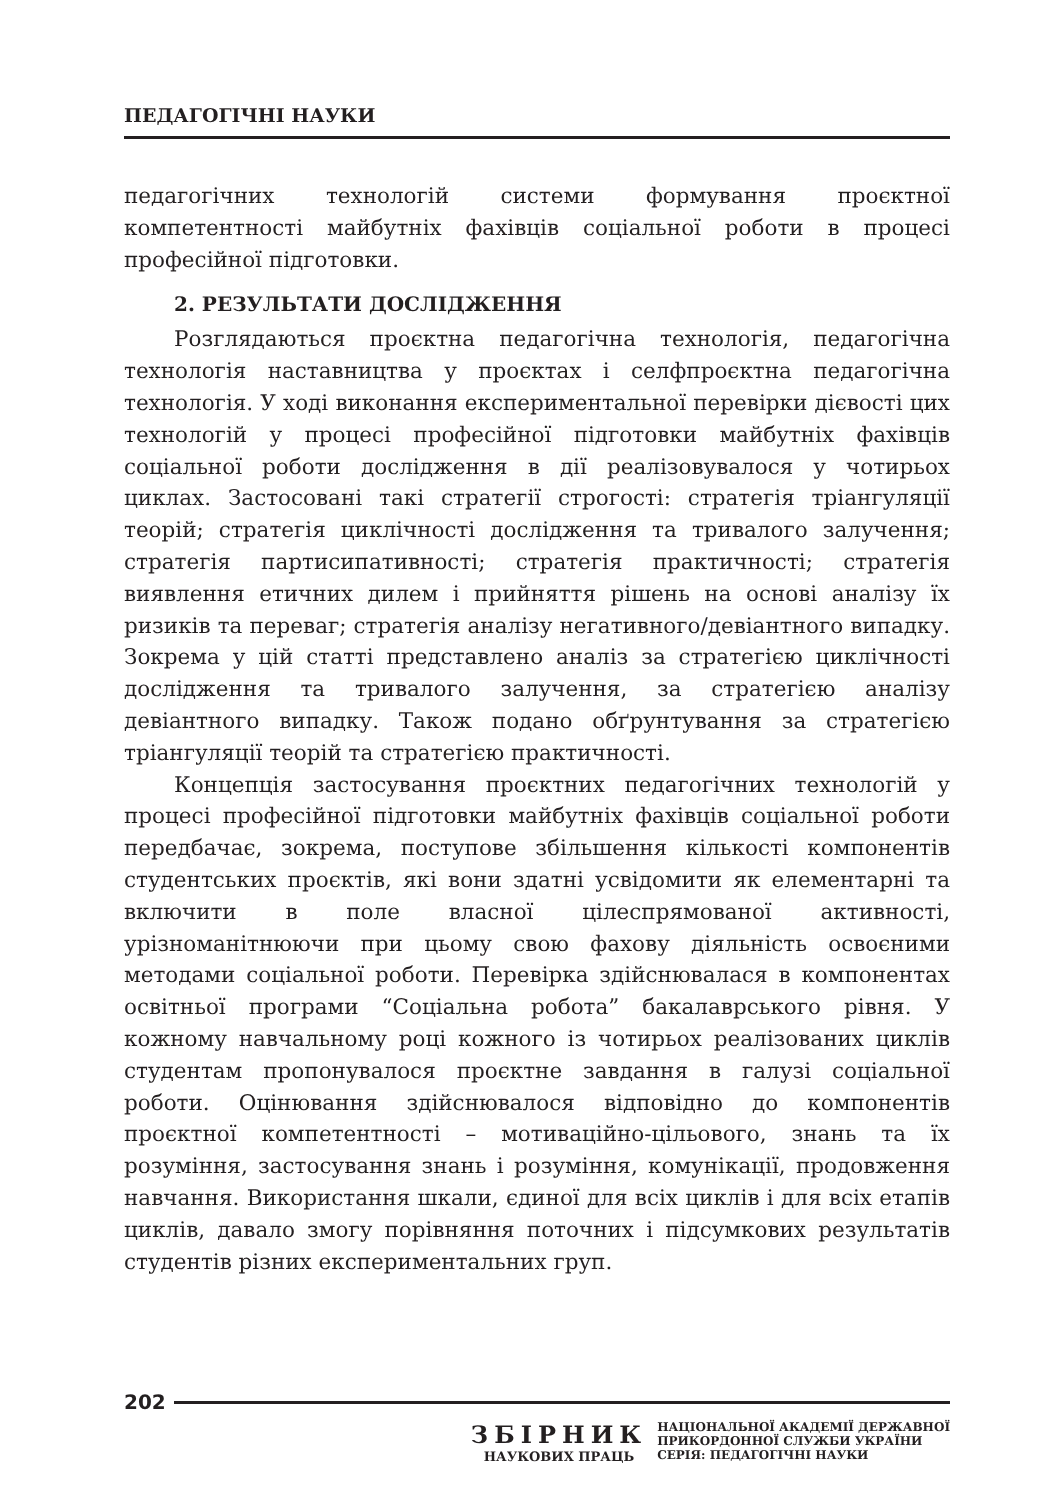ПЕДАГОГІЧНІ НАУКИ
педагогічних технологій системи формування проєктної компетентності майбутніх фахівців соціальної роботи в процесі професійної підготовки.
2. РЕЗУЛЬТАТИ ДОСЛІДЖЕННЯ
Розглядаються проєктна педагогічна технологія, педагогічна технологія наставництва у проєктах і селфпроєктна педагогічна технологія. У ході виконання експериментальної перевірки дієвості цих технологій у процесі професійної підготовки майбутніх фахівців соціальної роботи дослідження в дії реалізовувалося у чотирьох циклах. Застосовані такі стратегії строгості: стратегія тріангуляції теорій; стратегія циклічності дослідження та тривалого залучення; стратегія партисипативності; стратегія практичності; стратегія виявлення етичних дилем і прийняття рішень на основі аналізу їх ризиків та переваг; стратегія аналізу негативного/девіантного випадку. Зокрема у цій статті представлено аналіз за стратегією циклічності дослідження та тривалого залучення, за стратегією аналізу девіантного випадку. Також подано обґрунтування за стратегією тріангуляції теорій та стратегією практичності.
Концепція застосування проєктних педагогічних технологій у процесі професійної підготовки майбутніх фахівців соціальної роботи передбачає, зокрема, поступове збільшення кількості компонентів студентських проєктів, які вони здатні усвідомити як елементарні та включити в поле власної цілеспрямованої активності, урізноманітнюючи при цьому свою фахову діяльність освоєними методами соціальної роботи. Перевірка здійснювалася в компонентах освітньої програми “Соціальна робота” бакалаврського рівня. У кожному навчальному році кожного із чотирьох реалізованих циклів студентам пропонувалося проєктне завдання в галузі соціальної роботи. Оцінювання здійснювалося відповідно до компонентів проєктної компетентності – мотиваційно-цільового, знань та їх розуміння, застосування знань і розуміння, комунікації, продовження навчання. Використання шкали, єдиної для всіх циклів і для всіх етапів циклів, давало змогу порівняння поточних і підсумкових результатів студентів різних експериментальних груп.
202
ЗБІРНИК
НАУКОВИХ ПРАЦЬ
НАЦІОНАЛЬНОЇ АКАДЕМІЇ ДЕРЖАВНОЇ
ПРИКОРДОННОЇ СЛУЖБИ УКРАЇНИ
СЕРІЯ: ПЕДАГОГІЧНІ НАУКИ